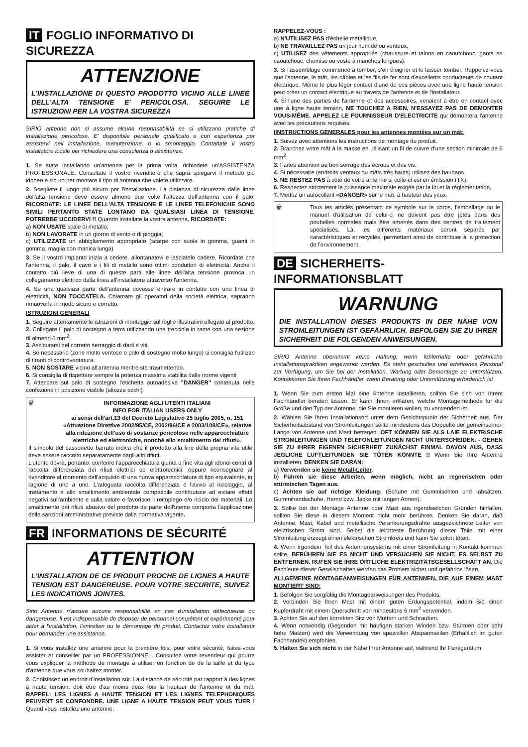IT FOGLIO INFORMATIVO DI SICUREZZA
ATTENZIONE
L'INSTALLAZIONE DI QUESTO PRODOTTO VICINO ALLE LINEE DELL'ALTA TENSIONE E' PERICOLOSA. SEGUIRE LE ISTRUZIONI PER LA VOSTRA SICUREZZA
SIRIO antenne non si assume alcuna responsabilità se si utilizzano pratiche di installazione pericolose. E' disponibile personale qualificato e con esperienza per assistervi nell installazione, manutenzione, o lo smontaggio. Contattate il vostro installatore locale per richiedere una consulenza o assistenza.
1. Se state installando un'antenna per la prima volta, richiedete un'ASSISTENZA PROFESSIONALE. Consultate il vostro rivenditore che saprà spiegarvi il metodo più idoneo e sicuro per montare il tipo di antenna che volete utilizzare.
2. Scegliete il luogo più sicuro per l'installazione. La distanza di sicurezza dalle linee dell'alta tensione deve essere almeno due volte l'altezza dell'antenna con il palo. RICORDATE: LE LINEE DELL'ALTA TENSIONE E LE LINEE TELEFONICHE SONO SIMILI PERTANTO STATE LONTANO DA QUALSIASI LINEA DI TENSIONE. POTREBBE UCCIDERVI !! Quando installate la vostra antenna, RICORDATE:
a) NON USATE scale di metallo;
b) NON LAVORATE in un giorno di vento o di pioggia;
c) UTILIZZATE un abbigliamento appropriato (scarpe con suola in gomma, guanti in gomma, maglia con manica lunga)
3. Se il vostro impianto inizia a cedere, allontanatevi e lasciatelo cadere. Ricordate che l'antenna, il palo, il cavo e i fili di metallo sono ottimi conduttori di elettricità. Anche il contatto più lieve di una di queste parti alle linee dell'alta tensione provoca un collegamento elettrico dalla linea all'installatore attraverso l'antenna.
4. Se una qualsiasi parte dell'antenna dovesse entrare in contatto con una linea di elettricità, NON TOCCATELA. Chiamate gli operatori della società elettrica, sapranno rimuoverla in modo sicuro e corretto.
ISTRUZIONI GENERALI
1. Seguire attentamente le istruzioni di montaggio sul foglio illustrativo allegato al prodotto.
2. Collegare il palo di sostegno a terra utilizzando una trecciola in rame con una sezione di almeno 6 mm<sup>2</sup>.
3. Assicurarsi del corretto serraggio di dadi e viti.
4. Se necessario (zone molto ventose o palo di sostegno molto lungo) si consiglia l'utilizzo di tiranti di controventatura.
5. NON SOSTARE vicino all'antenna mentre sta trasmettendo.
6. Si consiglia di rispettare sempre la potenza massima stabilita dalle norme vigenti
7. Attaccare sul palo di sostegno l'etichetta autoadesiva "DANGER" contenuta nella confezione in posizione visibile (altezza occhi).
🗑 INFORMAZIONE AGLI UTENTI ITALIANI
INFO FOR ITALIAN USERS ONLY
ai sensi dell'art.13 del Decreto Legislativo 25 luglio 2005, n. 151 «Attuazione Direttive 2002/95/CE, 2002/96/CE e 2003/108/CE», relative alla riduzione dell'uso di sostanze pericolose nelle apparecchiature elettriche ed elettroniche, nonché allo smaltimento dei rifiuti».
Il simbolo del cassonetto barrato indica che il prodotto alla fine della propria vita utile deve essere raccolto separatamente dagli altri rifiuti.
L'utente dovrà, pertanto, conferire l'apparecchiatura giunta a fine vita agli idonei centri di raccolta differenziata dei rifiuti elettrici ed elettrotecnici, oppure riconsegnare al rivenditore al momento dell'acquisto di una nuova apparecchiatura di tipo equivalente, in ragione di uno a uno. L'adeguata raccolta differenziata e l'avvio al riciclaggio, al trattamento e allo smaltimento ambientale compatibile contribuisce ad evitare effetti negativi sull'ambiente e sulla salute e favorisce il reimpiego e/o riciclo dei materiali. Lo smaltimento dei rifiuti abusivo del prodotto da parte dell'utente comporta l'applicazione delle sanzioni amministrative previste dalla normativa vigente.
FR INFORMATIONS DE SÉCURITÉ
ATTENTION
L'INSTALLATION DE CE PRODUIT PROCHE DE LIGNES A HAUTE TENSION EST DANGEREUSE. POUR VOTRE SECURITE, SUIVEZ LES INDICATIONS JOINTES.
Sirio Antenne n'assure aucune responsabilité en cas d'installation défectueuse ou dangereuse. Il est indispensable de disposer de personnel compétent et expérimenté pour aider à l'installation, l'entretien ou le démontage du produit. Contactez votre installateur pour demander une assistance.
1. Si vous installez une antenne pour la première fois, pour votre sécurité, faites-vous assister et conseiller par un PROFESSIONNEL. Consultez votre revendeur qui pourra vous expliquer la méthode de montage à utiliser en fonction de de la taille et du type d'antenne que vous souhaitez monter.
2. Choisissez un endroit d'installation sûr. La distance de sécurité par rapport à des lignes à haute tension, doit être d'au moins deux fois la hauteur de l'antenne et du mât. RAPPEL: LES LIGNES A HAUTE TENSION ET LES LIGNES TELEPHONIQUES PEUVENT SE CONFONDRE. UNE LIGNE A HAUTE TENSION PEUT VOUS TUER ! Quand vous installez une antenne,
RAPPELEZ-VOUS :
a) N'UTILISEZ PAS d'échelle métallique,
b) NE TRAVAILLEZ PAS un jour humide ou venteux,
c) UTILISEZ des vêtements appropriés (chaussure et talons en caoutchouc, gants en caoutchouc, chemise ou veste à manches longues).
3. Si l'assemblage commence à tomber, s'en éloigner et le laisser tomber. Rappelez-vous que l'antenne, le mât, les câbles et les fils de fer sont d'excellents conducteurs de courant électrique. Même le plus léger contact d'une de ces pièces avec une ligne haute tension peut créer un contact électrique au travers de l'antenne et de l'installateur.
4. Si l'une des parties de l'antenne et des accessoires, venaient à être en contact avec une à ligne haute tension, NE TOUCHEZ A RIEN, N'ESSAYEZ PAS DE DEMONTER VOUS-MÊME. APPELEZ LE FOURNISSEUR D'ELECTRICITE qui démontera l'antenne avec les précautions requises.
IINSTRUCTIONS GENERALES pour les antennes montées sur un mât:
1. Suivez avec attentions les instructions de montage du produit.
2. Branchez votre mât à la masse en utilisant un fil de cuivre d'une section minimale de 6 mm<sup>2</sup>.
3. Faîtes attention au bon serrage des écrous et des vis.
4. Si nécessaire (endroits venteux ou mâts très hauts) utilisez des haubans.
5. NE RESTEZ PAS à côté de votre antenne si celle-ci est en émission (TX).
6. Respectez strictement la puissance maximale exigée par la loi et la règlementation.
7. Mettez un autocollant «DANGER» sur le mât, à hauteur des yeux.
🗑 Tous les articles présentant ce symbole sur le corps, l'emballage ou le manuel d'utilisation de celui-ci ne doivent pas être jetés dans des poubelles normales mais être amenés dans des centres de traitement spécialisés. Là, les différents matériaux seront séparés par caractéristiques et recyclés, permettant ainsi de contribuer à la protection de l'environnement.
DE SICHERHEITS-INFORMATIONSBLATT
WARNUNG
DIE INSTALLATION DIESES PRODUKTS IN DER NÄHE VON STROMLEITUNGEN IST GEFÄHRLICH. BEFOLGEN SIE ZU IHRER SICHERHEIT DIE FOLGENDEN ANWEISUNGEN.
SIRIO Antenne übernimmt keine Haftung, wenn fehlerhafte oder gefährliche Installationspraktiken angewandt werden. Es steht geschultes und erfahrenes Personal zur Verfügung, um Sie bei der Installation, Wartung oder Demontage zu unterstützen. Kontaktieren Sie Ihren Fachhändler, wenn Beratung oder Unterstützung erforderlich ist
1. Wenn Sie zum ersten Mal eine Antenne installieren, sollten Sie sich von Ihrem Fachhändler beraten lassen. Er kann Ihnen erklären, welche Montagemethode für die Größe und den Typ der Antenne, die Sie montieren wollen, zu verwenden ist.
2. Wählen Sie Ihren Installationsort unter dem Gesichtspunkt der Sicherheit aus. Der Sicherheitsabstand von Stromleitungen sollte mindestens das Doppelte der gemeinsamen Länge von Antenne und Mast betragen. OFT KÖNNEN SIE ALS LAIE ELEKTRISCHE STROMLEITUNGEN UND TELEFONLEITUNGEN NICHT UNTERSCHEIDEN. - GEHEN SIE ZU IHRER EIGENEN SICHERHEIT ZUNÄCHST EINMAL DAVON AUS, DASS JEGLICHE LUFTLEITUNGEN SIE TÖTEN KÖNNTE !! Wenn Sie Ihre Antenne installieren, DENKEN SIE DARAN:
a) Verwenden sie keine Metall-Leiter.
b) Führen sie diese Arbeiten, wenn möglich, nicht an regnerischen oder stürmischen Tagen aus.
c) Achten sie auf richtige Kleidung: (Schuhe mit Gummisohlen und -absätzen, Gummihandschuhe, Hemd bzw. Jacke mit langen Armen).
3. Sollte bei der Montage Antenne oder Mast aus irgendwelchen Gründen hinfallen, sollten Sie diese in diesem Moment nicht mehr berühren. Denken Sie daran, daß Antenne, Mast, Kabel und metallische Verankerungsdrähte ausgezeichnete Leiter von elektrischen Strom sind. Selbst die leichteste Berührung dieser Teile mit einer Stromleitung erzeugt einen elektrischen Stromkreis und kann Sie sofort töten.
4. Wenn irgendein Teil des Antennensystems mit einer Stromleitung in Kontakt kommen sollte, BERÜHREN SIE ES NICHT UND VERSUCHEN SIE NICHT, ES SELBST ZU ENTFERNEN. RUFEN SIE IHRE ÖRTLICHE ELEKTRIZITÄTSGESELLSCHAFT AN. Die Fachleute dieser Gesellschaften werden das Problem sicher und gefahrlos lösen.
ALLGEMEINE MONTAGEANWEISUNGEN FÜR ANTENNEN, DIE AUF EINEM MAST MONTIERT SIND:
1. Befolgen Sie sorgfältig die Montageanweisungen des Produkts.
2. Verbinden Sie Ihren Mast mit einem guten Erdungspotential, indem Sie einen Kupferdraht mit einem Querschnitt von mindestens 6 mm<sup>2</sup> verwenden.
3. Achten Sie auf den korrekten Sitz von Muttern und Schrauben.
4. Wenn notwendig (Gegenden mit häufigen starken Winden bzw. Stürmen oder sehr hohe Masten) wird die Verwendung von speziellen Abspannseilen (Erhältlich im guten Fachhandek) empfohlen.
5. Halten Sie sich nicht in der Nähe Ihrer Antenne auf, während Ihr Funkgerät im